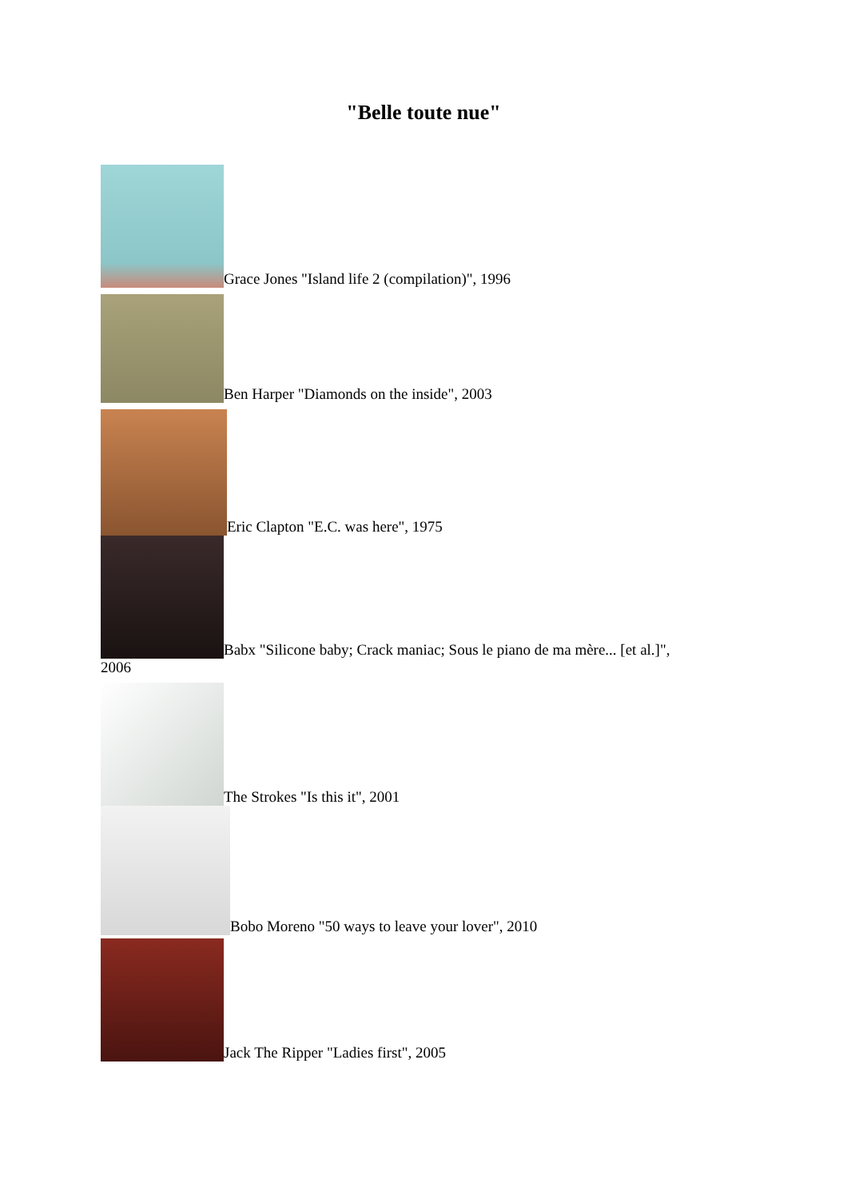"Belle toute nue"
Grace Jones "Island life 2 (compilation)", 1996
Ben Harper "Diamonds on the inside", 2003
Eric Clapton "E.C. was here", 1975
Babx "Silicone baby; Crack maniac; Sous le piano de ma mère... [et al.]",
2006
The Strokes "Is this it", 2001
Bobo Moreno "50 ways to leave your lover", 2010
Jack The Ripper "Ladies first", 2005